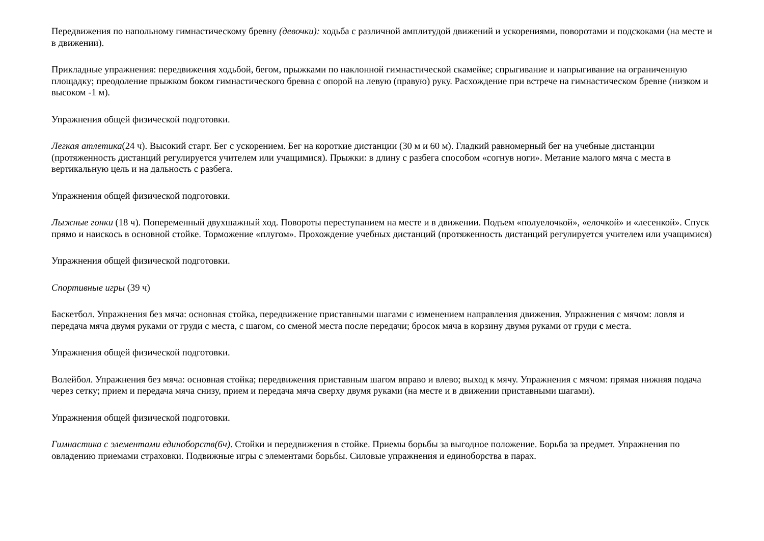Передвижения по напольному гимнастическому бревну (девочки): ходьба с различной амплитудой движений и ускорениями, поворотами и подскоками (на месте и в движении).
Прикладные упражнения: передвижения ходьбой, бегом, прыжками по наклонной гимнастической скамейке; спрыгивание и напрыгивание на ограниченную площадку; преодоление прыжком боком гимнастического бревна с опорой на левую (правую) руку. Расхождение при встрече на гимнастическом бревне (низком и высоком -1 м).
Упражнения общей физической подготовки.
Легкая атлетика(24 ч). Высокий старт. Бег с ускорением. Бег на короткие дистанции (30 м и 60 м). Гладкий равномерный бег на учебные дистанции (протяженность дистанций регулируется учителем или учащимися). Прыжки: в длину с разбега способом «согнув ноги». Метание малого мяча с места в вертикальную цель и на дальность с разбега.
Упражнения общей физической подготовки.
Лыжные гонки (18 ч). Попеременный двухшажный ход. Повороты переступанием на месте и в движении. Подъем «полуелочкой», «елочкой» и «лесенкой». Спуск прямо и наискось в основной стойке. Торможение «плугом». Прохождение учебных дистанций (протяженность дистанций регулируется учителем или учащимися)
Упражнения общей физической подготовки.
Спортивные игры (39 ч)
Баскетбол. Упражнения без мяча: основная стойка, передвижение приставными шагами с изменением направления движения. Упражнения с мячом: ловля и передача мяча двумя руками от груди с места, с шагом, со сменой места после передачи; бросок мяча в корзину двумя руками от груди с места.
Упражнения общей физической подготовки.
Волейбол. Упражнения без мяча: основная стойка; передвижения приставным шагом вправо и влево; выход к мячу. Упражнения с мячом: прямая нижняя подача через сетку; прием и передача мяча снизу, прием и передача мяча сверху двумя руками (на месте и в движении приставными шагами).
Упражнения общей физической подготовки.
Гимнастика с элементами единоборств(6ч). Стойки и передвижения в стойке. Приемы борьбы за выгодное положение. Борьба за предмет. Упражнения по овладению приемами страховки. Подвижные игры с элементами борьбы. Силовые упражнения и единоборства в парах.